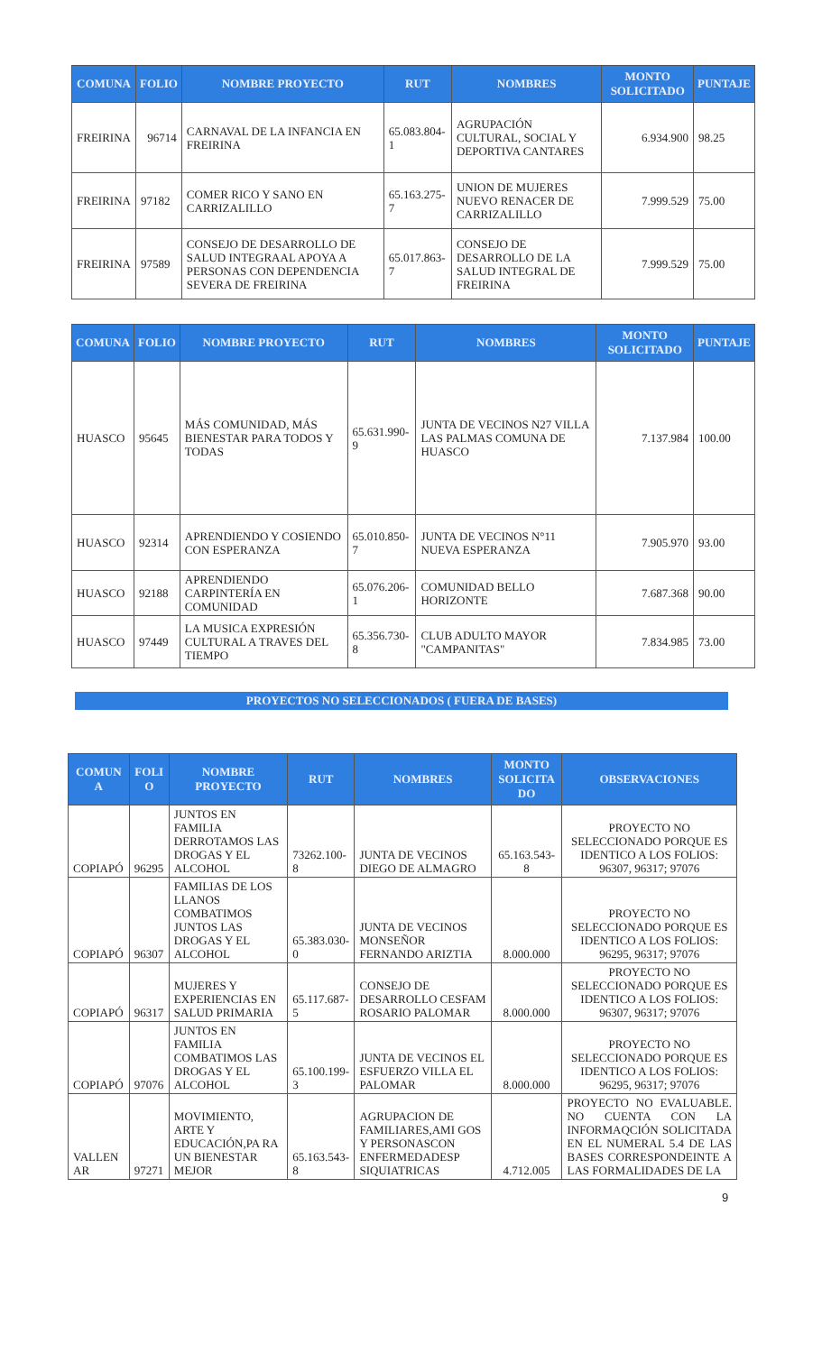| COMUNA | FOLIO | NOMBRE PROYECTO | RUT | NOMBRES | MONTO SOLICITADO | PUNTAJE |
| --- | --- | --- | --- | --- | --- | --- |
| FREIRINA | 96714 | CARNAVAL DE LA INFANCIA EN FREIRINA | 65.083.804-1 | AGRUPACIÓN CULTURAL, SOCIAL Y DEPORTIVA CANTARES | 6.934.900 | 98.25 |
| FREIRINA | 97182 | COMER RICO Y SANO EN CARRIZALILLO | 65.163.275-7 | UNION DE MUJERES NUEVO RENACER DE CARRIZALILLO | 7.999.529 | 75.00 |
| FREIRINA | 97589 | CONSEJO DE DESARROLLO DE SALUD INTEGRAAL APOYA A PERSONAS CON DEPENDENCIA SEVERA DE FREIRINA | 65.017.863-7 | CONSEJO DE DESARROLLO DE LA SALUD INTEGRAL DE FREIRINA | 7.999.529 | 75.00 |
| COMUNA | FOLIO | NOMBRE PROYECTO | RUT | NOMBRES | MONTO SOLICITADO | PUNTAJE |
| --- | --- | --- | --- | --- | --- | --- |
| HUASCO | 95645 | MÁS COMUNIDAD, MÁS BIENESTAR PARA TODOS Y TODAS | 65.631.990-9 | JUNTA DE VECINOS N27 VILLA LAS PALMAS COMUNA DE HUASCO | 7.137.984 | 100.00 |
| HUASCO | 92314 | APRENDIENDO Y COSIENDO CON ESPERANZA | 65.010.850-7 | JUNTA DE VECINOS N°11 NUEVA ESPERANZA | 7.905.970 | 93.00 |
| HUASCO | 92188 | APRENDIENDO CARPINTERÍA EN COMUNIDAD | 65.076.206-1 | COMUNIDAD BELLO HORIZONTE | 7.687.368 | 90.00 |
| HUASCO | 97449 | LA MUSICA EXPRESIÓN CULTURAL A TRAVES DEL TIEMPO | 65.356.730-8 | CLUB ADULTO MAYOR "CAMPANITAS" | 7.834.985 | 73.00 |
PROYECTOS NO SELECCIONADOS ( FUERA DE BASES)
| COMUN A | FOLI O | NOMBRE PROYECTO | RUT | NOMBRES | MONTO SOLICITA DO | OBSERVACIONES |
| --- | --- | --- | --- | --- | --- | --- |
| COPIAPÓ | 96295 | JUNTOS EN FAMILIA DERROTAMOS LAS DROGAS Y EL ALCOHOL | 73262.100-8 | JUNTA DE VECINOS DIEGO DE ALMAGRO | 65.163.543-8 | PROYECTO NO SELECCIONADO PORQUE ES IDENTICO A LOS FOLIOS: 96307, 96317; 97076 |
| COPIAPÓ | 96307 | FAMILIAS DE LOS LLANOS COMBATIMOS JUNTOS LAS DROGAS Y EL ALCOHOL | 65.383.030-0 | JUNTA DE VECINOS MONSEÑOR FERNANDO ARIZTIA | 8.000.000 | PROYECTO NO SELECCIONADO PORQUE ES IDENTICO A LOS FOLIOS: 96295, 96317; 97076 |
| COPIAPÓ | 96317 | MUJERES Y EXPERIENCIAS EN SALUD PRIMARIA | 65.117.687-5 | CONSEJO DE DESARROLLO CESFAM ROSARIO PALOMAR | 8.000.000 | PROYECTO NO SELECCIONADO PORQUE ES IDENTICO A LOS FOLIOS: 96307, 96317; 97076 |
| COPIAPÓ | 97076 | JUNTOS EN FAMILIA COMBATIMOS LAS DROGAS Y EL ALCOHOL | 65.100.199-3 | JUNTA DE VECINOS EL ESFUERZO VILLA EL PALOMAR | 8.000.000 | PROYECTO NO SELECCIONADO PORQUE ES IDENTICO A LOS FOLIOS: 96295, 96317; 97076 |
| VALLEN AR | 97271 | MOVIMIENTO, ARTE Y EDUCACIÓN,PA RA UN BIENESTAR MEJOR | 65.163.543-8 | AGRUPACION DE FAMILIARES,AMI GOS Y PERSONASCON ENFERMEDADESP SIQUIATRICAS | 4.712.005 | PROYECTO NO EVALUABLE. NO CUENTA CON LA INFORMAQCIÓN SOLICITADA EN EL NUMERAL 5.4 DE LAS BASES CORRESPONDEINTE A LAS FORMALIDADES DE LA |
9